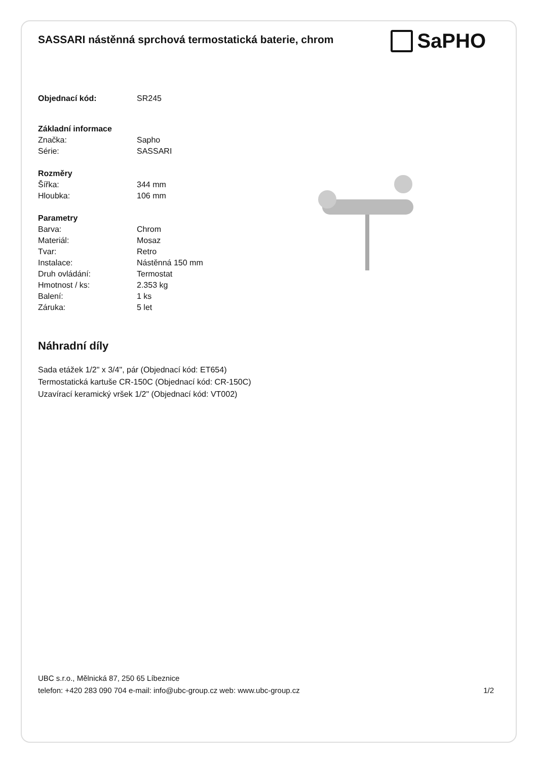SASSARI nástěnná sprchová termostatická baterie, chrom
SaPHO
| Objednací kód: | SR245 |
| Základní informace | |
| Značka: | Sapho |
| Série: | SASSARI |
| Rozměry | |
| Šířka: | 344 mm |
| Hloubka: | 106 mm |
| Parametry | |
| Barva: | Chrom |
| Materiál: | Mosaz |
| Tvar: | Retro |
| Instalace: | Nástěnná 150 mm |
| Druh ovládání: | Termostat |
| Hmotnost / ks: | 2.353 kg |
| Balení: | 1 ks |
| Záruka: | 5 let |
Náhradní díly
Sada etážek 1/2" x 3/4", pár (Objednací kód: ET654)
Termostatická kartuše CR-150C (Objednací kód: CR-150C)
Uzavírací keramický vršek 1/2" (Objednací kód: VT002)
UBC s.r.o., Mělnická 87, 250 65 Líbeznice
telefon: +420 283 090 704 e-mail: info@ubc-group.cz web: www.ubc-group.cz
1/2